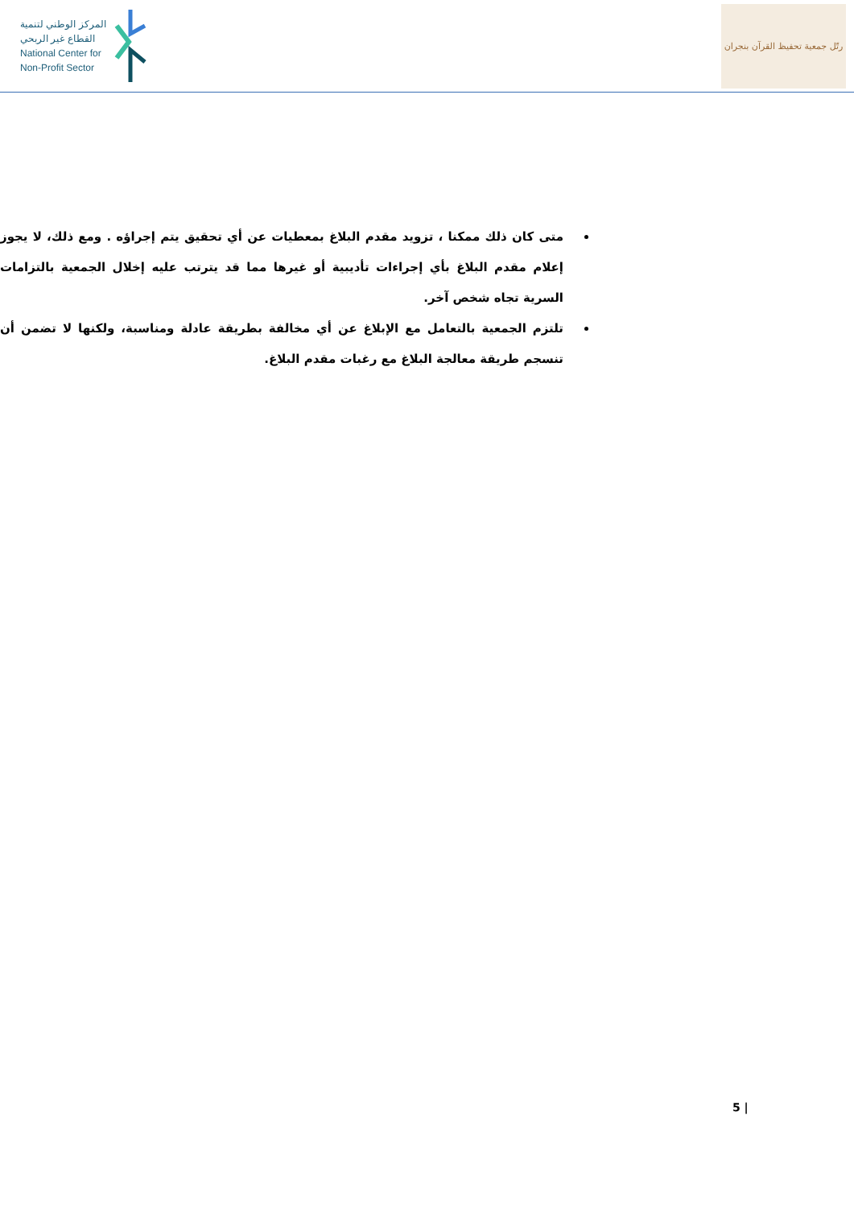المركز الوطني لتنمية
القطاع غير الربحي
National Center for
Non-Profit Sector
رتّل جمعية تحفيظ القرآن بنجران
متى كان ذلك ممكنا ، تزويد مقدم البلاغ بمعطيات عن أي تحقيق يتم إجراؤه . ومع ذلك، لا يجوز إعلام مقدم البلاغ بأي إجراءات تأديبية أو غيرها مما قد يترتب عليه إخلال الجمعية بالتزامات السرية تجاه شخص آخر.
تلتزم الجمعية بالتعامل مع الإبلاغ عن أي مخالفة بطريقة عادلة ومناسبة، ولكنها لا تضمن أن تنسجم طريقة معالجة البلاغ مع رغبات مقدم البلاغ.
5 |